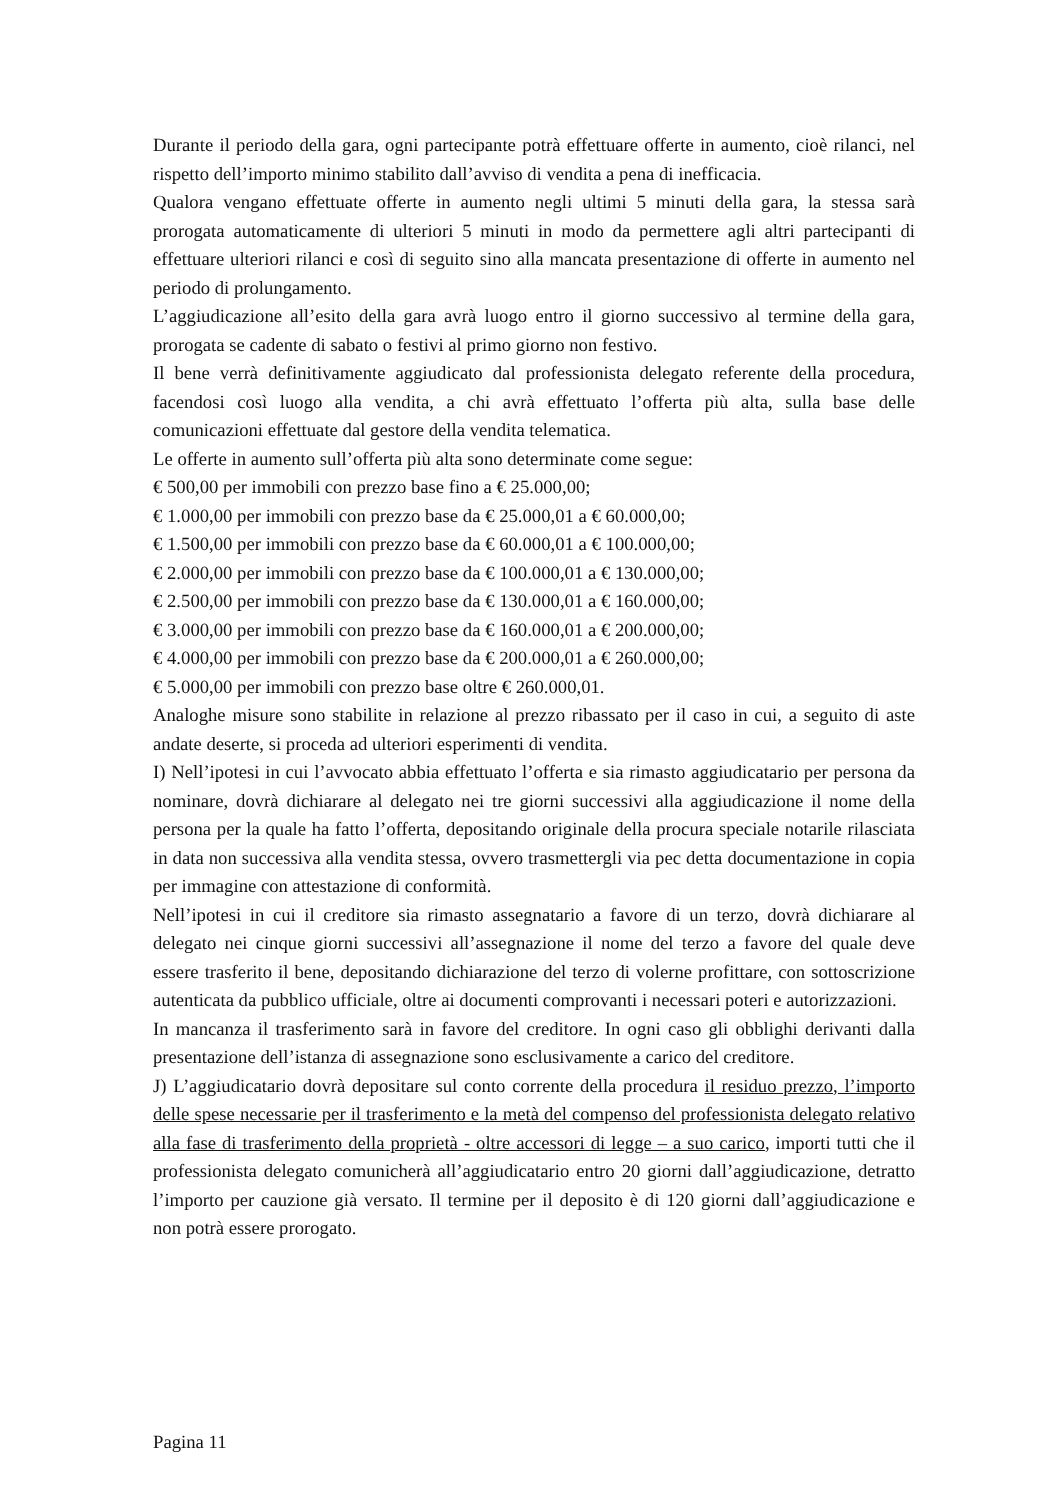Durante il periodo della gara, ogni partecipante potrà effettuare offerte in aumento, cioè rilanci, nel rispetto dell’importo minimo stabilito dall’avviso di vendita a pena di inefficacia.
Qualora vengano effettuate offerte in aumento negli ultimi 5 minuti della gara, la stessa sarà prorogata automaticamente di ulteriori 5 minuti in modo da permettere agli altri partecipanti di effettuare ulteriori rilanci e così di seguito sino alla mancata presentazione di offerte in aumento nel periodo di prolungamento.
L’aggiudicazione all’esito della gara avrà luogo entro il giorno successivo al termine della gara, prorogata se cadente di sabato o festivi al primo giorno non festivo.
Il bene verrà definitivamente aggiudicato dal professionista delegato referente della procedura, facendosi così luogo alla vendita, a chi avrà effettuato l’offerta più alta, sulla base delle comunicazioni effettuate dal gestore della vendita telematica.
Le offerte in aumento sull’offerta più alta sono determinate come segue:
€ 500,00 per immobili con prezzo base fino a € 25.000,00;
€ 1.000,00 per immobili con prezzo base da € 25.000,01 a € 60.000,00;
€ 1.500,00 per immobili con prezzo base da € 60.000,01 a € 100.000,00;
€ 2.000,00 per immobili con prezzo base da € 100.000,01 a € 130.000,00;
€ 2.500,00 per immobili con prezzo base da € 130.000,01 a € 160.000,00;
€ 3.000,00 per immobili con prezzo base da € 160.000,01 a € 200.000,00;
€ 4.000,00 per immobili con prezzo base da € 200.000,01 a € 260.000,00;
€ 5.000,00 per immobili con prezzo base oltre € 260.000,01.
Analoghe misure sono stabilite in relazione al prezzo ribassato per il caso in cui, a seguito di aste andate deserte, si proceda ad ulteriori esperimenti di vendita.
I) Nell’ipotesi in cui l’avvocato abbia effettuato l’offerta e sia rimasto aggiudicatario per persona da nominare, dovrà dichiarare al delegato nei tre giorni successivi alla aggiudicazione il nome della persona per la quale ha fatto l’offerta, depositando originale della procura speciale notarile rilasciata in data non successiva alla vendita stessa, ovvero trasmettergli via pec detta documentazione in copia per immagine con attestazione di conformità.
Nell’ipotesi in cui il creditore sia rimasto assegnatario a favore di un terzo, dovrà dichiarare al delegato nei cinque giorni successivi all’assegnazione il nome del terzo a favore del quale deve essere trasferito il bene, depositando dichiarazione del terzo di volerne profittare, con sottoscrizione autenticata da pubblico ufficiale, oltre ai documenti comprovanti i necessari poteri e autorizzazioni.
In mancanza il trasferimento sarà in favore del creditore. In ogni caso gli obblighi derivanti dalla presentazione dell’istanza di assegnazione sono esclusivamente a carico del creditore.
J) L’aggiudicatario dovrà depositare sul conto corrente della procedura il residuo prezzo, l’importo delle spese necessarie per il trasferimento e la metà del compenso del professionista delegato relativo alla fase di trasferimento della proprietà - oltre accessori di legge – a suo carico, importi tutti che il professionista delegato comunicherà all’aggiudicatario entro 20 giorni dall’aggiudicazione, detratto l’importo per cauzione già versato. Il termine per il deposito è di 120 giorni dall’aggiudicazione e non potrà essere prorogato.
Pagina 11